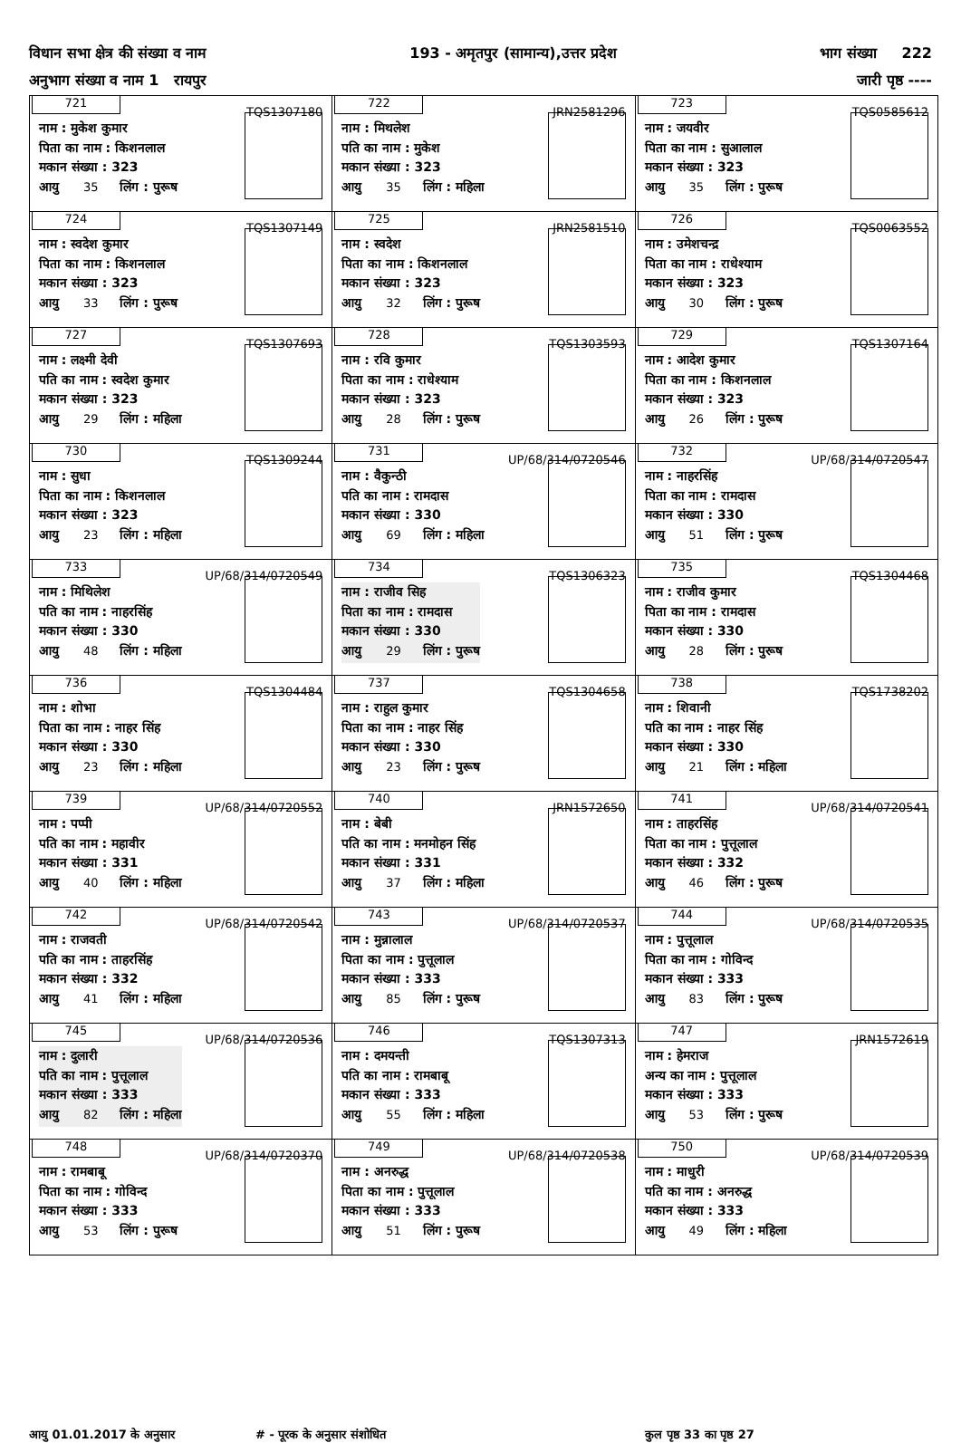विधान सभा क्षेत्र की संख्या व नाम 193 - अमृतपुर (सामान्य),उत्तर प्रदेश भाग संख्या 222
अनुभाग संख्या व नाम 1 रायपुर जारी पृष्ठ ----
| 721 TQS1307180 नाम : मुकेश कुमार पिता का नाम : किशनलाल मकान संख्या : 323 आयु 35 लिंग : पुरूष | 722 JRN2581296 नाम : मिथलेश पति का नाम : मुकेश मकान संख्या : 323 आयु 35 लिंग : महिला | 723 TQS0585612 नाम : जयवीर पिता का नाम : सुआलाल मकान संख्या : 323 आयु 35 लिंग : पुरूष |
| 724 TQS1307149 नाम : स्वदेश कुमार पिता का नाम : किशनलाल मकान संख्या : 323 आयु 33 लिंग : पुरूष | 725 JRN2581510 नाम : स्वदेश पिता का नाम : किशनलाल मकान संख्या : 323 आयु 32 लिंग : पुरूष | 726 TQS0063552 नाम : उमेशचन्द्र पिता का नाम : राधेश्याम मकान संख्या : 323 आयु 30 लिंग : पुरूष |
| 727 TQS1307693 नाम : लक्ष्मी देवी पति का नाम : स्वदेश कुमार मकान संख्या : 323 आयु 29 लिंग : महिला | 728 TQS1303593 नाम : रवि कुमार पिता का नाम : राधेश्याम मकान संख्या : 323 आयु 28 लिंग : पुरूष | 729 TQS1307164 नाम : आदेश कुमार पिता का नाम : किशनलाल मकान संख्या : 323 आयु 26 लिंग : पुरूष |
| 730 TQS1309244 नाम : सुधा पिता का नाम : किशनलाल मकान संख्या : 323 आयु 23 लिंग : महिला | 731 UP/68/314/0720546 नाम : वैकुन्ठी पति का नाम : रामदास मकान संख्या : 330 आयु 69 लिंग : महिला | 732 UP/68/314/0720547 नाम : नाहरसिंह पिता का नाम : रामदास मकान संख्या : 330 आयु 51 लिंग : पुरूष |
| 733 UP/68/314/0720549 नाम : मिथिलेश पति का नाम : नाहरसिंह मकान संख्या : 330 आयु 48 लिंग : महिला | 734 TQS1306323 नाम : राजीव सिह पिता का नाम : रामदास मकान संख्या : 330 आयु 29 लिंग : पुरूष | 735 TQS1304468 नाम : राजीव कुमार पिता का नाम : रामदास मकान संख्या : 330 आयु 28 लिंग : पुरूष |
| 736 TQS1304484 नाम : शोभा पिता का नाम : नाहर सिंह मकान संख्या : 330 आयु 23 लिंग : महिला | 737 TQS1304658 नाम : राहुल कुमार पिता का नाम : नाहर सिंह मकान संख्या : 330 आयु 23 लिंग : पुरूष | 738 TQS1738202 नाम : शिवानी पति का नाम : नाहर सिंह मकान संख्या : 330 आयु 21 लिंग : महिला |
| 739 UP/68/314/0720552 नाम : पप्पी पति का नाम : महावीर मकान संख्या : 331 आयु 40 लिंग : महिला | 740 JRN1572650 नाम : बेबी पति का नाम : मनमोहन सिंह मकान संख्या : 331 आयु 37 लिंग : महिला | 741 UP/68/314/0720541 नाम : ताहरसिंह पिता का नाम : पुत्तूलाल मकान संख्या : 332 आयु 46 लिंग : पुरूष |
| 742 UP/68/314/0720542 नाम : राजवती पति का नाम : ताहरसिंह मकान संख्या : 332 आयु 41 लिंग : महिला | 743 UP/68/314/0720537 नाम : मुन्नालाल पिता का नाम : पुत्तूलाल मकान संख्या : 333 आयु 85 लिंग : पुरूष | 744 UP/68/314/0720535 नाम : पुत्तूलाल पिता का नाम : गोविन्द मकान संख्या : 333 आयु 83 लिंग : पुरूष |
| 745 UP/68/314/0720536 नाम : दुलारी पति का नाम : पुत्तूलाल मकान संख्या : 333 आयु 82 लिंग : महिला | 746 TQS1307313 नाम : दमयन्ती पति का नाम : रामबाबू मकान संख्या : 333 आयु 55 लिंग : महिला | 747 JRN1572619 नाम : हेमराज अन्य का नाम : पुत्तूलाल मकान संख्या : 333 आयु 53 लिंग : पुरूष |
| 748 UP/68/314/0720370 नाम : रामबाबू पिता का नाम : गोविन्द मकान संख्या : 333 आयु 53 लिंग : पुरूष | 749 UP/68/314/0720538 नाम : अनरुद्ध पिता का नाम : पुत्तूलाल मकान संख्या : 333 आयु 51 लिंग : पुरूष | 750 UP/68/314/0720539 नाम : माधुरी पति का नाम : अनरुद्ध मकान संख्या : 333 आयु 49 लिंग : महिला |
आयु 01.01.2017 के अनुसार # - पूरक के अनुसार संशोधित कुल पृष्ठ 33 का पृष्ठ 27